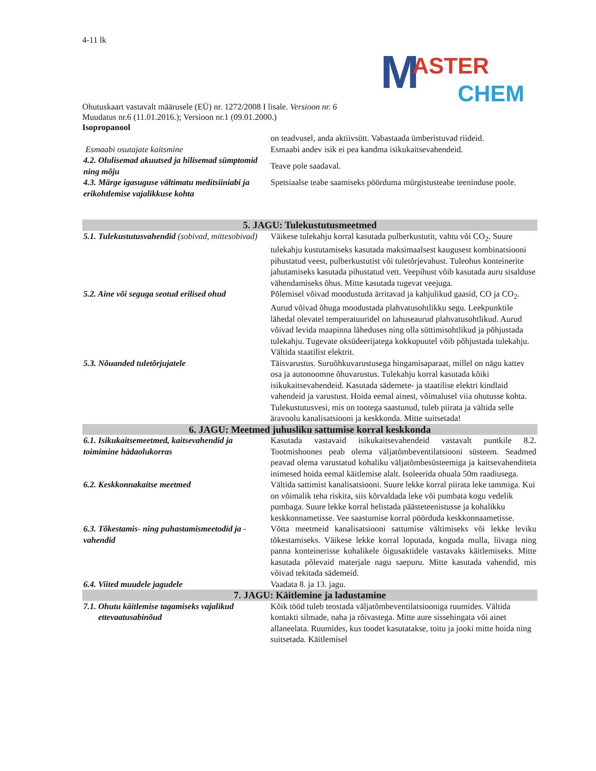4-11 lk
M ASTER
CHEM
Ohutuskaart vastavalt määrusele (EÜ) nr. 1272/2008 I lisale. Versioon nr. 6
Muudatus nr.6 (11.01.2016.); Versioon nr.1 (09.01.2000.)
Isopropanool
| | on teadvusel, anda aktiivsütt. Vabastaada ümberistuvad riideid. |
| Esmaabi osutajate kaitsmine | Esmaabi andev isik ei pea kandma isikukaitsevahendeid. |
| 4.2. Olulisemad akuutsed ja hilisemad sümptomid ning mõju | Teave pole saadaval. |
| 4.3. Märge igasuguse vältimatu meditsiiniabi ja erikohtlemise vajalikkuse kohta | Spetsiaalse teabe saamiseks pöörduma mürgistusteabe teeninduse poole. |
| 5. JAGU: Tulekustutusmeetmed | |
| 5.1. Tulekustutusvahendid (sobivad, mittesobivad) | Väikese tulekahju korral kasutada pulberkustutit, vahtu või CO<sub>2</sub>. Suure tulekahju kustutamiseks kasutada maksimaalsest kaugusest kombinatsiooni pihustatud veest, pulberkustutist või tuletõrjevahust. Tuleohus konteinerite jahutamiseks kasutada pihustatud vett. Veepihust võib kasutada auru sisalduse vähendamiseks õhus. Mitte kasutada tugevat veejuga. |
| 5.2. Aine või seguga seotud erilised ohud | Põlemisel võivad moodustuda ärritavad ja kahjulikud gaasid, CO ja CO<sub>2</sub>. Aurud võivad õhuga moodustada plahvatusohtlikku segu. Leekpunktile lähedal olevatel temperatuuridel on lahuseaurud plahvatusohtlikud. Aurud võivad levida maapinna läheduses ning olla süttimisohtlikud ja põhjustada tulekahju. Tugevate oksüdeerijatega kokkupuutel võib põhjustada tulekahju. Vältida staatilist elektrit. |
| 5.3. Nõuanded tuletõrjujatele | Täisvarustus. Suruõhkuvarustusega hingamisaparaat, millel on nägu kattev osa ja autonoomne õhuvarustus. Tulekahju korral kasutada kõiki isikukaitsevahendeid. Kasutada sädemete- ja staatilise elektri kindlaid vahendeid ja varustust. Hoida eemal ainest, võimalusel viia ohutusse kohta. Tulekustutusvesi, mis on tootega saastunud, tuleb piirata ja vältida selle äravoolu kanalisatsiooni ja keskkonda. Mitte suitsetada! |
| 6. JAGU: Meetmed juhusliku sattumise korral keskkonda | |
| 6.1. Isikukaitsemeetmed, kaitsevahendid ja toimimine hädaolukorras | Kasutada vastavaid isikukaitsevahendeid vastavalt puntkile 8.2. Tootmishoones peab olema väljatõmbeventilatsiooni süsteem. Seadmed peavad olema varustatud kohaliku väljatõmbesüsteemiga ja kaitsevahenditeta inimesed hoida eemal käitlemise alalt. Isoleerida ohuala 50m raadiusega. |
| 6.2. Keskkonnakaitse meetmed | Vältida sattimist kanalisatsiooni. Suure lekke korral piirata leke tammiga. Kui on võimalik teha riskita, siis kõrvaldada leke või pumbata kogu vedelik pumbaga. Suure lekke korral helistada päästeteenistusse ja kohalikku keskkonnametisse. Vee saastumise korral pöörduda keskkonnaametisse. |
| 6.3. Tõkestamis- ning puhastamismeetodid ja -vahendid | Võtta meetmeid kanalisatsiooni sattumise vältimiseks või lekke leviku tõkestamiseks. Väikese lekke korral loputada, koguda mulla, liivaga ning panna konteinerisse kohalikele õigusaktidele vastavaks käitlemiseks. Mitte kasutada põlevaid materjale nagu saepuru. Mitte kasutada vahendid, mis võivad tekitada sädemeid. |
| 6.4. Viited muudele jagudele | Vaadata 8. ja 13. jagu. |
| 7. JAGU: Käitlemine ja ladustamine | |
| 7.1. Ohutu käitlemise tagamiseks vajalikud ettevaatusabinõud | Kõik tööd tuleb teostada väljatõmbeventilatsiooniga ruumides. Vältida kontakti silmade, naha ja rõivastega. Mitte aure sissehingata või ainet allaneelata. Ruumides, kus toodet kasutatakse, toitu ja jooki mitte hoida ning suitsetada. Käitlemisel |